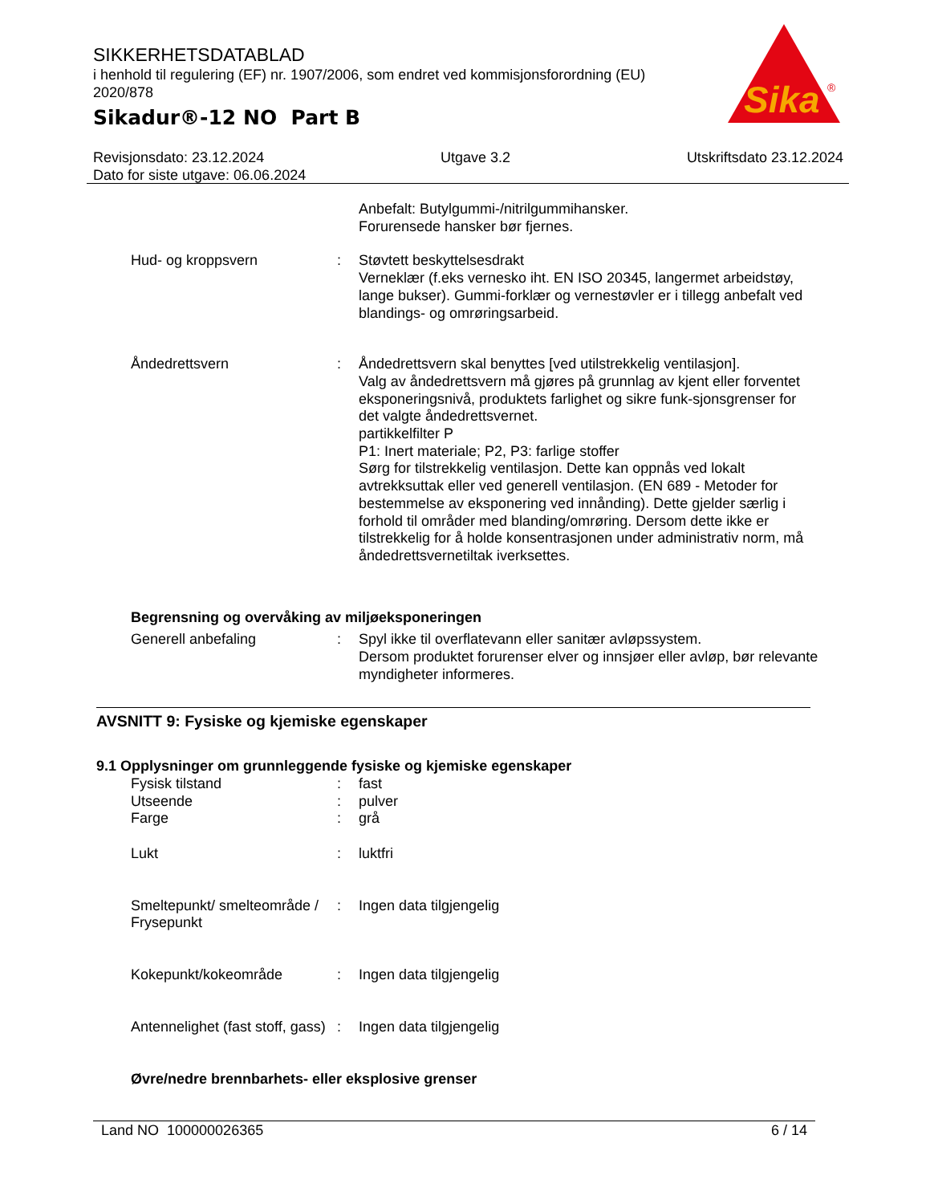SIKKERHETSDATABLAD
i henhold til regulering (EF) nr. 1907/2006, som endret ved kommisjonsforordning (EU) 2020/878
Sikadur®-12 NO Part B
Sika
®
Revisjonsdato: 23.12.2024 Utgave 3.2 Utskriftsdato 23.12.2024
Dato for siste utgave: 06.06.2024
Anbefalt: Butylgummi-/nitrilgummihansker.
Forurensede hansker bør fjernes.
Hud- og kroppsvern : Støvtett beskyttelsesdrakt
Verneklær (f.eks vernesko iht. EN ISO 20345, langermet arbeidstøy, lange bukser). Gummi-forklær og vernestøvler er i tillegg anbefalt ved blandings- og omrøringsarbeid.
Åndedrettsvern : Åndedrettsvern skal benyttes [ved utilstrekkelig ventilasjon].
Valg av åndedrettsvern må gjøres på grunnlag av kjent eller forventet eksponeringsnivå, produktets farlighet og sikre funk-sjonsgrenser for det valgte åndedrettsvernet.
partikkelfilter P
P1: Inert materiale; P2, P3: farlige stoffer
Sørg for tilstrekkelig ventilasjon. Dette kan oppnås ved lokalt avtrekksuttak eller ved generell ventilasjon. (EN 689 - Metoder for bestemmelse av eksponering ved innånding). Dette gjelder særlig i forhold til områder med blanding/omrøring. Dersom dette ikke er tilstrekkelig for å holde konsentrasjonen under administrativ norm, må åndedrettsvernetiltak iverksettes.
Begrensning og overvåking av miljøeksponeringen
Generell anbefaling : Spyl ikke til overflatevann eller sanitær avløpssystem.
Dersom produktet forurenser elver og innsjøer eller avløp, bør relevante myndigheter informeres.
AVSNITT 9: Fysiske og kjemiske egenskaper
9.1 Opplysninger om grunnleggende fysiske og kjemiske egenskaper
Fysisk tilstand : fast
Utseende : pulver
Farge : grå
Lukt : luktfri
Smeltepunkt/ smelteområde / Frysepunkt
: Ingen data tilgjengelig
Kokepunkt/kokeområde : Ingen data tilgjengelig
Antennelighet (fast stoff, gass)
: Ingen data tilgjengelig
Øvre/nedre brennbarhets- eller eksplosive grenser
Land NO 100000026365 6 / 14